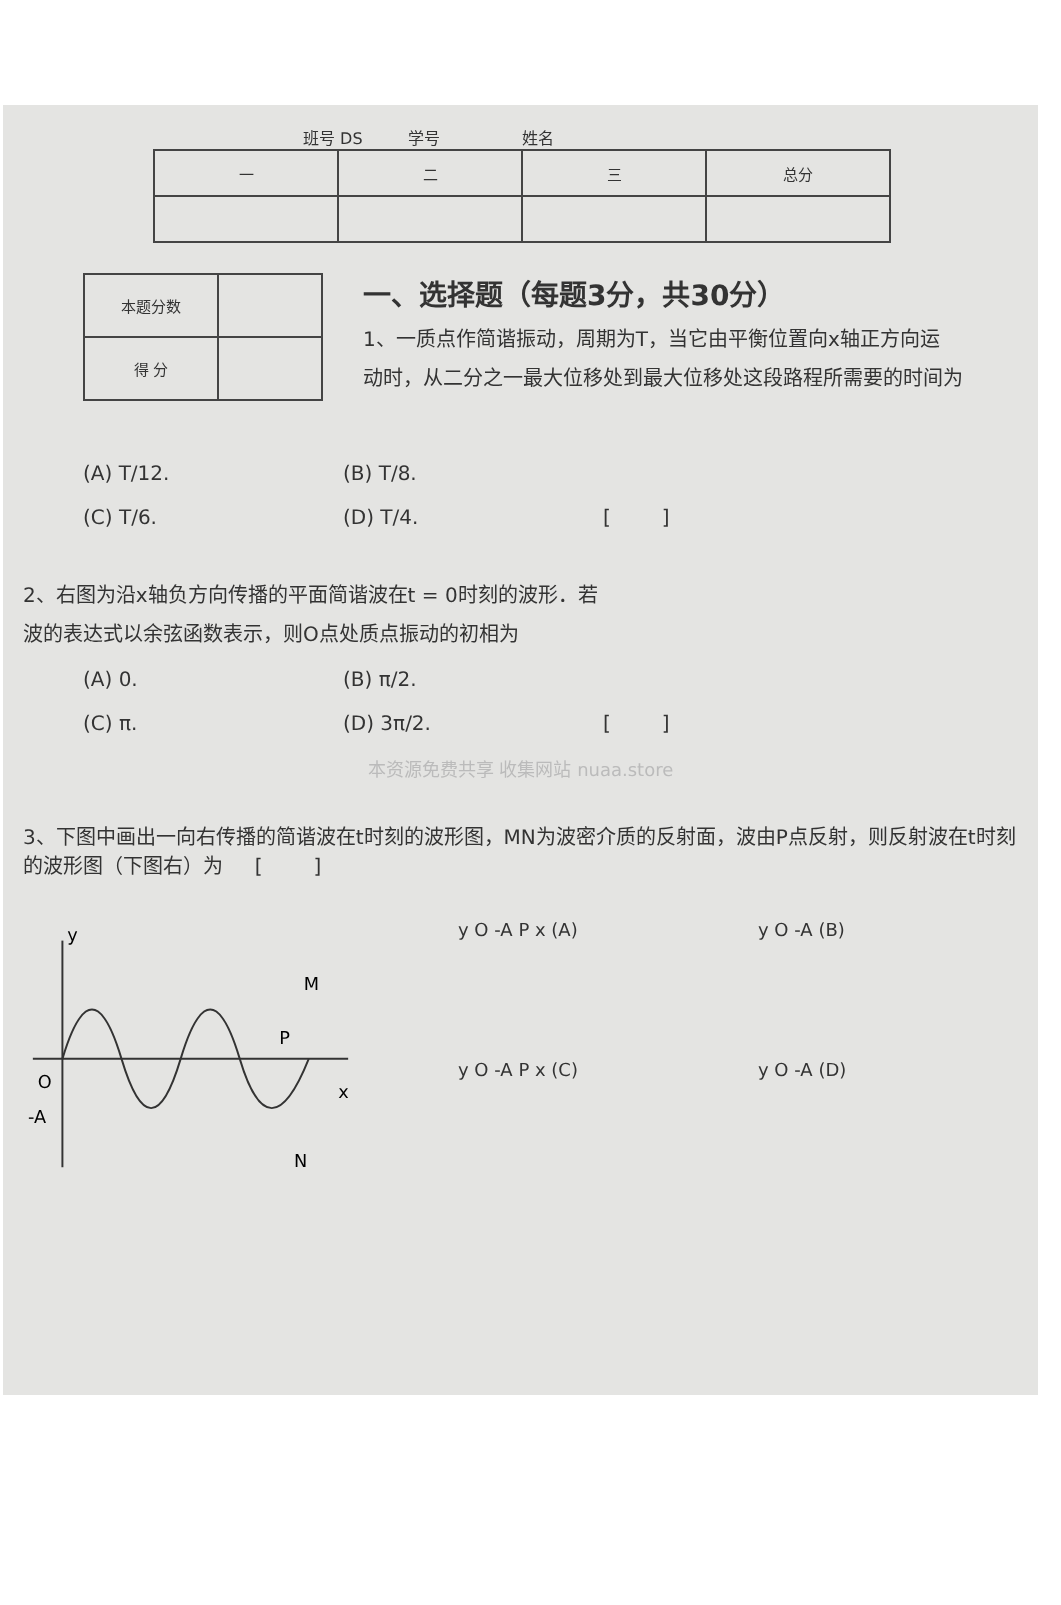班号 DS 学号 姓名
| 一 | 二 | 三 | 总分 |
| 本题分数 | |
| 得 分 | |
一、选择题（每题3分，共30分）
1、一质点作简谐振动，周期为T，当它由平衡位置向x轴正方向运
动时，从二分之一最大位移处到最大位移处这段路程所需要的时间为
(A) T/12.
(B) T/8.
(C) T/6.
(D) T/4.
[ ]
2、右图为沿x轴负方向传播的平面简谐波在t = 0时刻的波形．若
波的表达式以余弦函数表示，则O点处质点振动的初相为
(A) 0.
(B) π/2.
(C) π.
(D) 3π/2.
[ ]
本资源免费共享 收集网站 nuaa.store
3、下图中画出一向右传播的简谐波在t时刻的波形图，MN为波密介质的反射面，波由P点反射，则反射波在t时刻的波形图（下图右）为 [ ]
y
O
-A
P
M
N
x
y O -A P x (A)
y O -A (B)
y O -A P x (C)
y O -A (D)